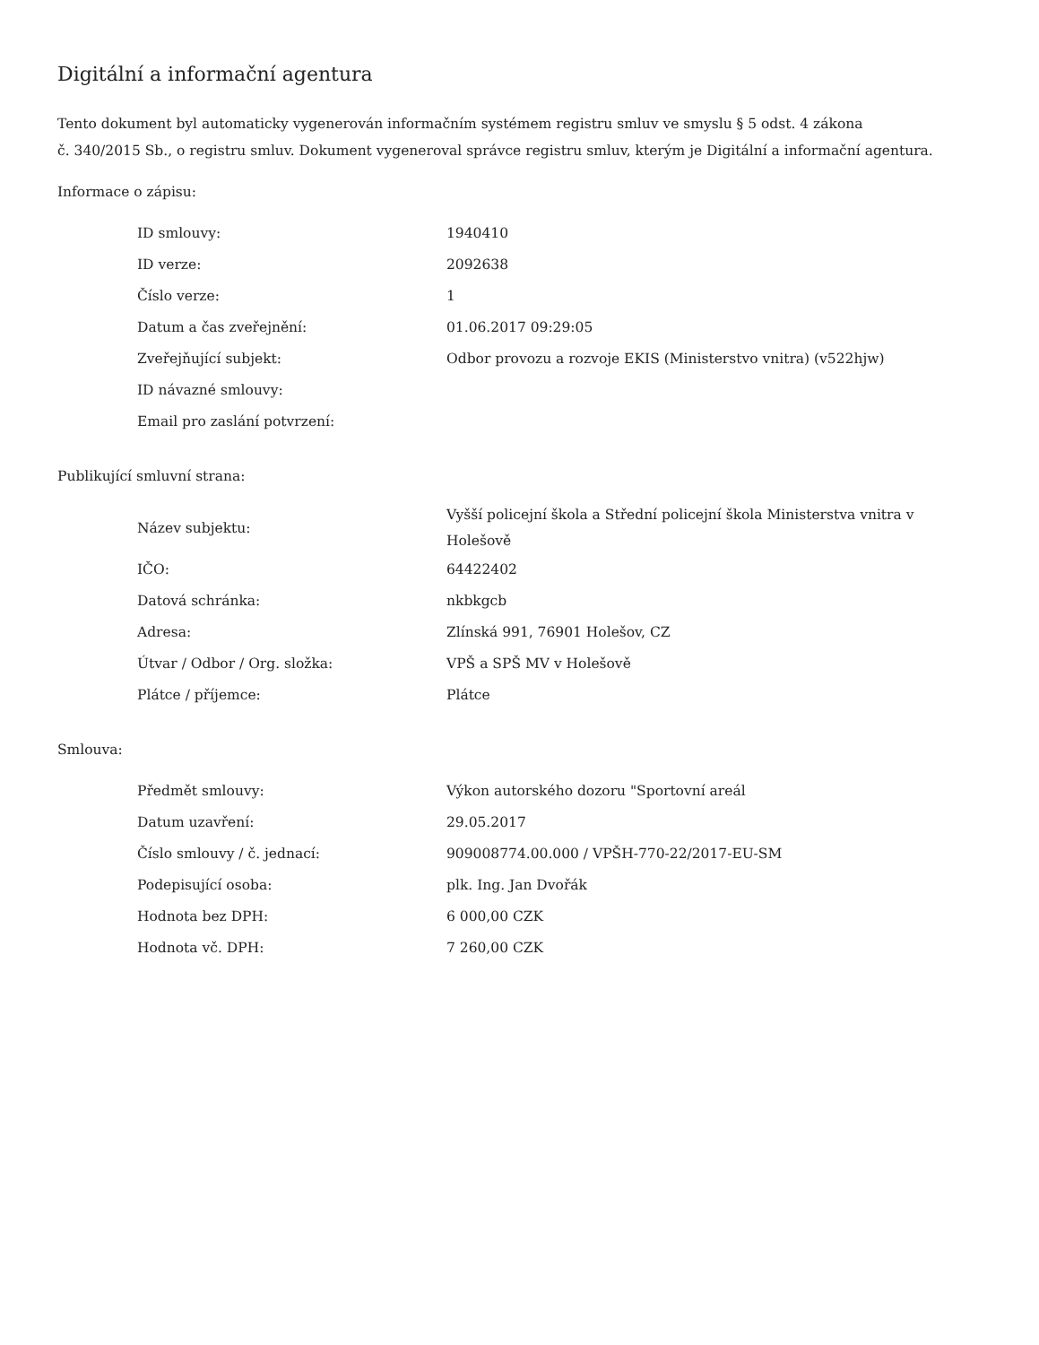Digitální a informační agentura
Tento dokument byl automaticky vygenerován informačním systémem registru smluv ve smyslu § 5 odst. 4 zákona
č. 340/2015 Sb., o registru smluv. Dokument vygeneroval správce registru smluv, kterým je Digitální a informační agentura.
Informace o zápisu:
| ID smlouvy: | 1940410 |
| ID verze: | 2092638 |
| Číslo verze: | 1 |
| Datum a čas zveřejnění: | 01.06.2017 09:29:05 |
| Zveřejňující subjekt: | Odbor provozu a rozvoje EKIS (Ministerstvo vnitra) (v522hjw) |
| ID návazné smlouvy: | |
| Email pro zaslání potvrzení: | |
Publikující smluvní strana:
| Název subjektu: | Vyšší policejní škola a Střední policejní škola Ministerstva vnitra v Holešově |
| IČO: | 64422402 |
| Datová schránka: | nkbkgcb |
| Adresa: | Zlínská 991, 76901 Holešov, CZ |
| Útvar / Odbor / Org. složka: | VPŠ a SPŠ MV v Holešově |
| Plátce / příjemce: | Plátce |
Smlouva:
| Předmět smlouvy: | Výkon autorského dozoru "Sportovní areál |
| Datum uzavření: | 29.05.2017 |
| Číslo smlouvy / č. jednací: | 909008774.00.000 / VPŠH-770-22/2017-EU-SM |
| Podepisující osoba: | plk. Ing. Jan Dvořák |
| Hodnota bez DPH: | 6 000,00 CZK |
| Hodnota vč. DPH: | 7 260,00 CZK |